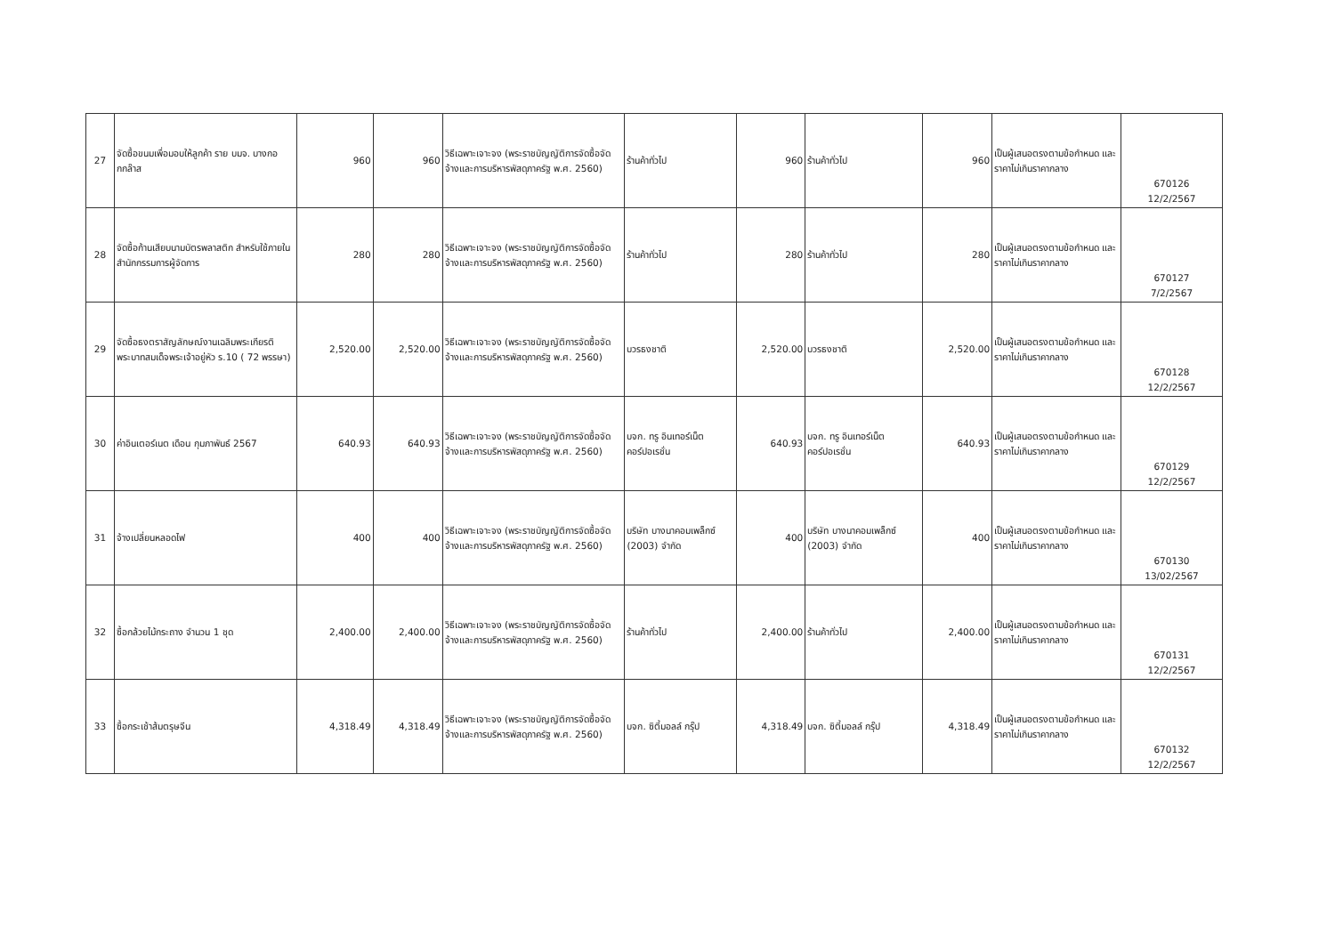| 27 | จัดซื้อขนมเพื่อมอบให้ลูกค้า ราย บมจ. บางกอกกล๊าส | 960 | 960 | วิธีเฉพาะเจาะจง (พระราชบัญญัติการจัดซื้อจัดจ้างและการบริหารพัสดุภาครัฐ พ.ศ. 2560) | ร้านค้าทั่วไป | 960 | ร้านค้าทั่วไป | 960 | เป็นผู้เสนอตรงตามข้อกำหนด และราคาไม่เกินราคากลาง | 670126 12/2/2567 |
| 28 | จัดซื้อก้านเสียบนามบัตรพลาสติก สำหรับใช้ภายในสำนักกรรมการผู้จัดการ | 280 | 280 | วิธีเฉพาะเจาะจง (พระราชบัญญัติการจัดซื้อจัดจ้างและการบริหารพัสดุภาครัฐ พ.ศ. 2560) | ร้านค้าทั่วไป | 280 | ร้านค้าทั่วไป | 280 | เป็นผู้เสนอตรงตามข้อกำหนด และราคาไม่เกินราคากลาง | 670127 7/2/2567 |
| 29 | จัดซื้อธงตราสัญลักษณ์งานเฉลิมพระเกียรติ พระบาทสมเด็จพระเจ้าอยู่หัว ร.10 ( 72 พรรษา) | 2,520.00 | 2,520.00 | วิธีเฉพาะเจาะจง (พระราชบัญญัติการจัดซื้อจัดจ้างและการบริหารพัสดุภาครัฐ พ.ศ. 2560) | บวรธงชาติ | 2,520.00 | บวรธงชาติ | 2,520.00 | เป็นผู้เสนอตรงตามข้อกำหนด และราคาไม่เกินราคากลาง | 670128 12/2/2567 |
| 30 | ค่าอินเตอร์เนต เดือน กุมภาพันธ์ 2567 | 640.93 | 640.93 | วิธีเฉพาะเจาะจง (พระราชบัญญัติการจัดซื้อจัดจ้างและการบริหารพัสดุภาครัฐ พ.ศ. 2560) | บจก. ทรู อินเทอร์เน็ต คอร์ปอเรชั่น | 640.93 | บจก. ทรู อินเทอร์เน็ต คอร์ปอเรชั่น | 640.93 | เป็นผู้เสนอตรงตามข้อกำหนด และราคาไม่เกินราคากลาง | 670129 12/2/2567 |
| 31 | จ้างเปลี่ยนหลอดไฟ | 400 | 400 | วิธีเฉพาะเจาะจง (พระราชบัญญัติการจัดซื้อจัดจ้างและการบริหารพัสดุภาครัฐ พ.ศ. 2560) | บริษัท บางนาคอมเพล็กซ์ (2003) จำกัด | 400 | บริษัท บางนาคอมเพล็กซ์ (2003) จำกัด | 400 | เป็นผู้เสนอตรงตามข้อกำหนด และราคาไม่เกินราคากลาง | 670130 13/02/2567 |
| 32 | ซื้อกล้วยไม้กระถาง จำนวน 1 ชุด | 2,400.00 | 2,400.00 | วิธีเฉพาะเจาะจง (พระราชบัญญัติการจัดซื้อจัดจ้างและการบริหารพัสดุภาครัฐ พ.ศ. 2560) | ร้านค้าทั่วไป | 2,400.00 | ร้านค้าทั่วไป | 2,400.00 | เป็นผู้เสนอตรงตามข้อกำหนด และราคาไม่เกินราคากลาง | 670131 12/2/2567 |
| 33 | ซื้อกระเช้าส้มตรุษจีน | 4,318.49 | 4,318.49 | วิธีเฉพาะเจาะจง (พระราชบัญญัติการจัดซื้อจัดจ้างและการบริหารพัสดุภาครัฐ พ.ศ. 2560) | บจก. ซิตี้มอลล์ กรุ๊ป | 4,318.49 | บจก. ซิตี้มอลล์ กรุ๊ป | 4,318.49 | เป็นผู้เสนอตรงตามข้อกำหนด และราคาไม่เกินราคากลาง | 670132 12/2/2567 |